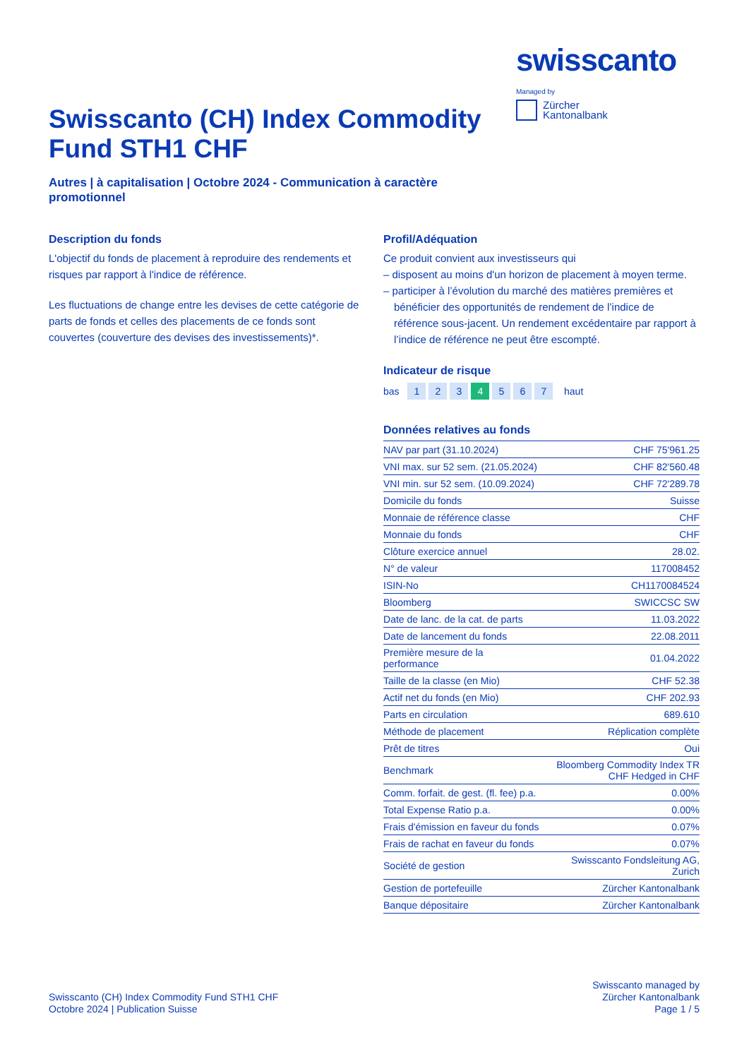Swisscanto (CH) Index Commodity
Fund STH1 CHF
Autres | à capitalisation | Octobre 2024 - Communication à caractère
promotionnel
swisscanto
Managed by
Zürcher
Kantonalbank
Description du fonds
L'objectif du fonds de placement à reproduire des rendements et risques par rapport à l'indice de référence.
Les fluctuations de change entre les devises de cette catégorie de parts de fonds et celles des placements de ce fonds sont couvertes (couverture des devises des investissements)*.
Profil/Adéquation
Ce produit convient aux investisseurs qui
– disposent au moins d'un horizon de placement à moyen terme.
– participer à l’évolution du marché des matières premières et bénéficier des opportunités de rendement de l’indice de référence sous-jacent. Un rendement excédentaire par rapport à l’indice de référence ne peut être escompté.
Indicateur de risque
bas 1 2 3 4 5 6 7 haut
Données relatives au fonds
| NAV par part (31.10.2024) | CHF 75'961.25 |
| VNI max. sur 52 sem. (21.05.2024) | CHF 82'560.48 |
| VNI min. sur 52 sem. (10.09.2024) | CHF 72'289.78 |
| Domicile du fonds | Suisse |
| Monnaie de référence classe | CHF |
| Monnaie du fonds | CHF |
| Clôture exercice annuel | 28.02. |
| N° de valeur | 117008452 |
| ISIN-No | CH1170084524 |
| Bloomberg | SWICCSC SW |
| Date de lanc. de la cat. de parts | 11.03.2022 |
| Date de lancement du fonds | 22.08.2011 |
| Première mesure de la performance | 01.04.2022 |
| Taille de la classe (en Mio) | CHF 52.38 |
| Actif net du fonds (en Mio) | CHF 202.93 |
| Parts en circulation | 689.610 |
| Méthode de placement | Réplication complète |
| Prêt de titres | Oui |
| Benchmark | Bloomberg Commodity Index TR CHF Hedged in CHF |
| Comm. forfait. de gest. (fl. fee) p.a. | 0.00% |
| Total Expense Ratio p.a. | 0.00% |
| Frais d'émission en faveur du fonds | 0.07% |
| Frais de rachat en faveur du fonds | 0.07% |
| Société de gestion | Swisscanto Fondsleitung AG, Zurich |
| Gestion de portefeuille | Zürcher Kantonalbank |
| Banque dépositaire | Zürcher Kantonalbank |
Swisscanto (CH) Index Commodity Fund STH1 CHF
Octobre 2024 | Publication Suisse
Swisscanto managed by
Zürcher Kantonalbank
Page 1 / 5